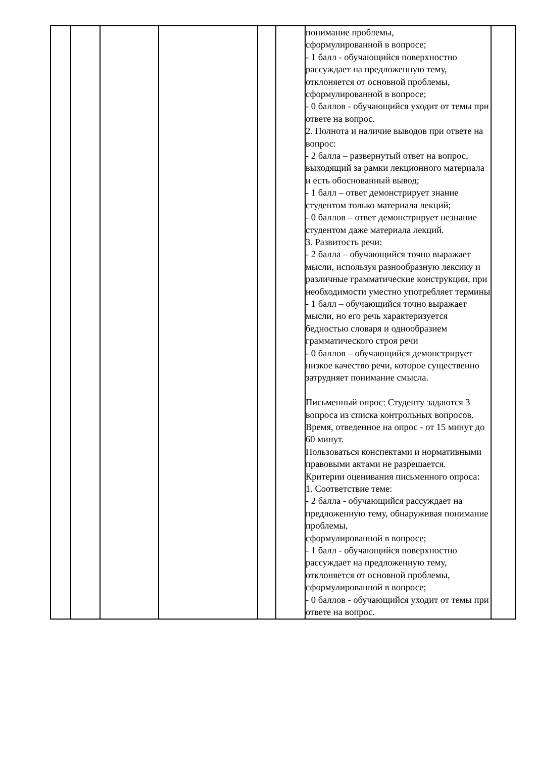| | | | | | | понимание проблемы, сформулированной в вопросе; - 1 балл - обучающийся поверхностно рассуждает на предложенную тему, отклоняется от основной проблемы, сформулированной в вопросе; - 0 баллов - обучающийся уходит от темы при ответе на вопрос. 2. Полнота и наличие выводов при ответе на вопрос: - 2 балла – развернутый ответ на вопрос, выходящий за рамки лекционного материала и есть обоснованный вывод; - 1 балл – ответ демонстрирует знание студентом только материала лекций; - 0 баллов – ответ демонстрирует незнание студентом даже материала лекций. 3. Развитость речи: - 2 балла – обучающийся точно выражает мысли, используя разнообразную лексику и различные грамматические конструкции, при необходимости уместно употребляет термины - 1 балл – обучающийся точно выражает мысли, но его речь характеризуется бедностью словаря и однообразием грамматического строя речи - 0 баллов – обучающийся демонстрирует низкое качество речи, которое существенно затрудняет понимание смысла. Письменный опрос: Студенту задаются 3 вопроса из списка контрольных вопросов. Время, отведенное на опрос - от 15 минут до 60 минут. Пользоваться конспектами и нормативными правовыми актами не разрешается. Критерии оценивания письменного опроса: 1. Соответствие теме: - 2 балла - обучающийся рассуждает на предложенную тему, обнаруживая понимание проблемы, сформулированной в вопросе; - 1 балл - обучающийся поверхностно рассуждает на предложенную тему, отклоняется от основной проблемы, сформулированной в вопросе; - 0 баллов - обучающийся уходит от темы при ответе на вопрос. | |